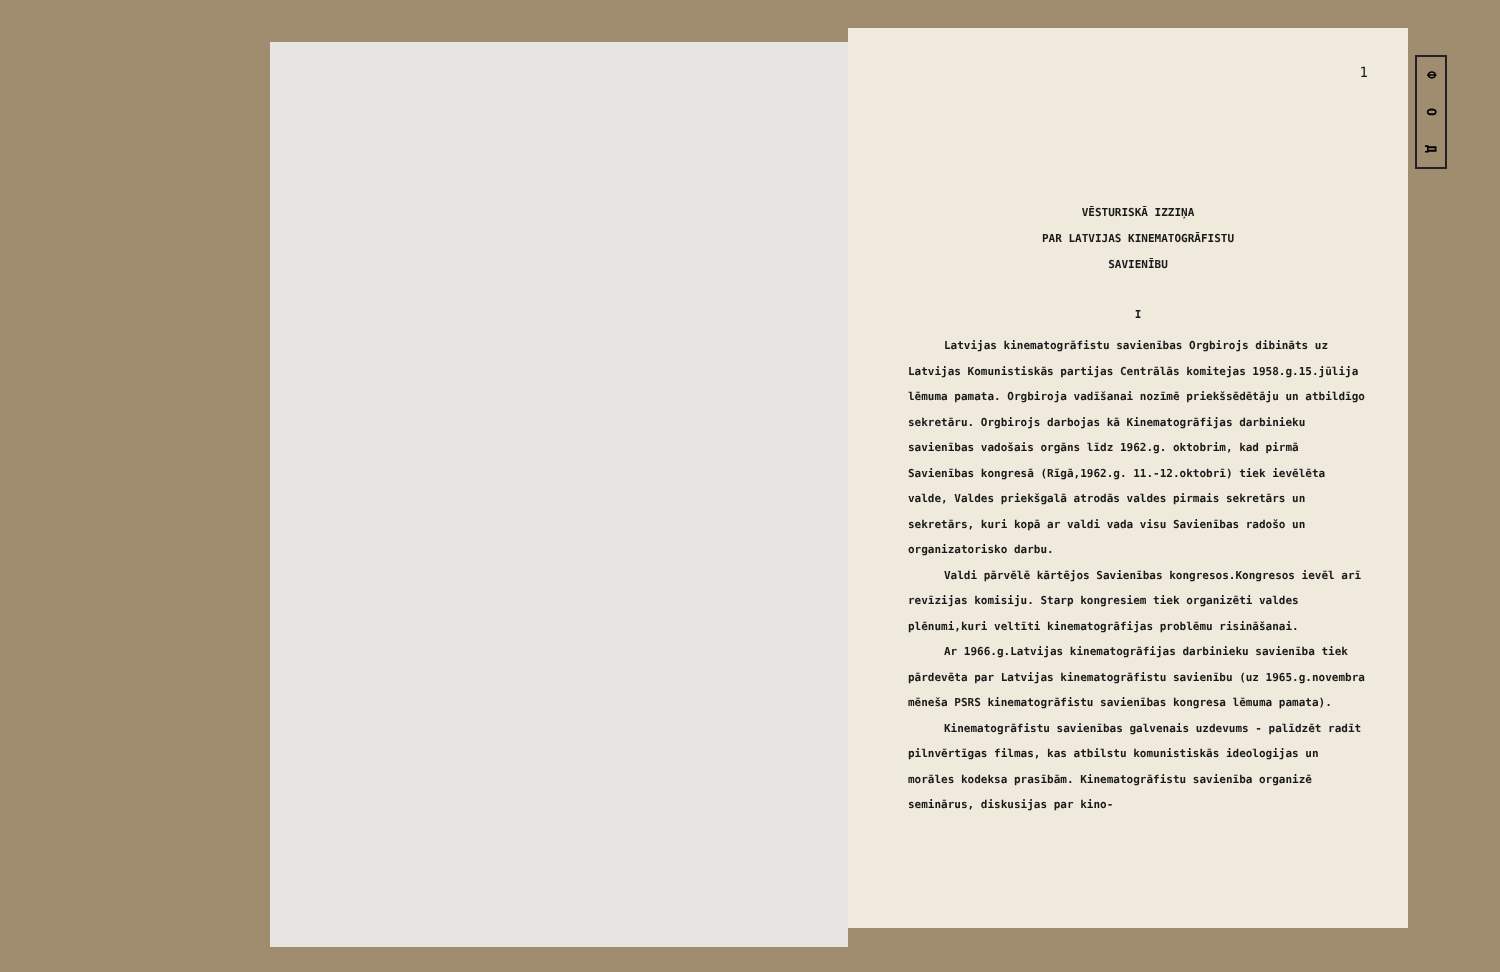1
VĒSTURISKĀ IZZIŅA
PAR LATVIJAS KINEMATOGRĀFISTU
SAVIENĪBU
I
Latvijas kinematogrāfistu savienības Orgbirojs dibināts uz Latvijas Komunistiskās partijas Centrālās komitejas 1958.g.15.jūlija lēmuma pamata. Orgbiroja vadīšanai nozīmē priekšsēdētāju un atbildīgo sekretāru. Orgbirojs darbojas kā Kinematogrāfijas darbinieku savienības vadošais orgāns līdz 1962.g. oktobrim, kad pirmā Savienības kongresā (Rīgā,1962.g. 11.-12.oktobrī) tiek ievēlēta valde, Valdes priekšgalā atrodās valdes pirmais sekretārs un sekretārs, kuri kopā ar valdi vada visu Savienības radošo un organizatorisko darbu.
Valdi pārvēlē kārtējos Savienības kongresos.Kongresos ievēl arī revīzijas komisiju. Starp kongresiem tiek organizēti valdes plēnumi,kuri veltīti kinematogrāfijas problēmu risināšanai.
Ar 1966.g.Latvijas kinematogrāfijas darbinieku savienība tiek pārdevēta par Latvijas kinematogrāfistu savienību (uz 1965.g.novembra mēneša PSRS kinematogrāfistu savienības kongresa lēmuma pamata).
Kinematogrāfistu savienības galvenais uzdevums - palīdzēt radīt pilnvērtīgas filmas, kas atbilstu komunistiskās ideologijas un morāles kodeksa prasībām. Kinematogrāfistu savienība organizē seminārus, diskusijas par kino-
Ф О Д